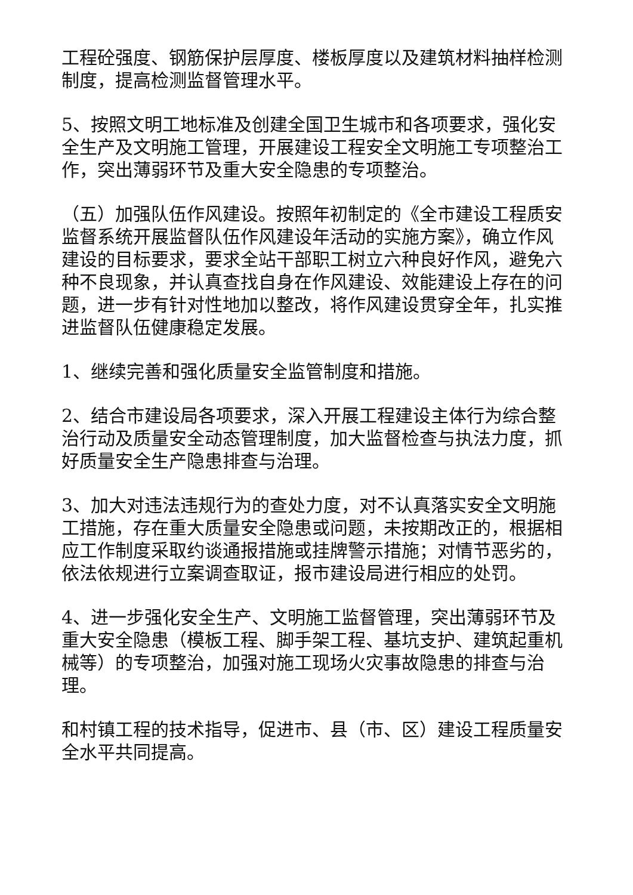工程砼强度、钢筋保护层厚度、楼板厚度以及建筑材料抽样检测制度，提高检测监督管理水平。
5、按照文明工地标准及创建全国卫生城市和各项要求，强化安全生产及文明施工管理，开展建设工程安全文明施工专项整治工作，突出薄弱环节及重大安全隐患的专项整治。
（五）加强队伍作风建设。按照年初制定的《全市建设工程质安监督系统开展监督队伍作风建设年活动的实施方案》，确立作风建设的目标要求，要求全站干部职工树立六种良好作风，避免六种不良现象，并认真查找自身在作风建设、效能建设上存在的问题，进一步有针对性地加以整改，将作风建设贯穿全年，扎实推进监督队伍健康稳定发展。
1、继续完善和强化质量安全监管制度和措施。
2、结合市建设局各项要求，深入开展工程建设主体行为综合整治行动及质量安全动态管理制度，加大监督检查与执法力度，抓好质量安全生产隐患排查与治理。
3、加大对违法违规行为的查处力度，对不认真落实安全文明施工措施，存在重大质量安全隐患或问题，未按期改正的，根据相应工作制度采取约谈通报措施或挂牌警示措施；对情节恶劣的，依法依规进行立案调查取证，报市建设局进行相应的处罚。
4、进一步强化安全生产、文明施工监督管理，突出薄弱环节及重大安全隐患（模板工程、脚手架工程、基坑支护、建筑起重机械等）的专项整治，加强对施工现场火灾事故隐患的排查与治理。
和村镇工程的技术指导，促进市、县（市、区）建设工程质量安全水平共同提高。